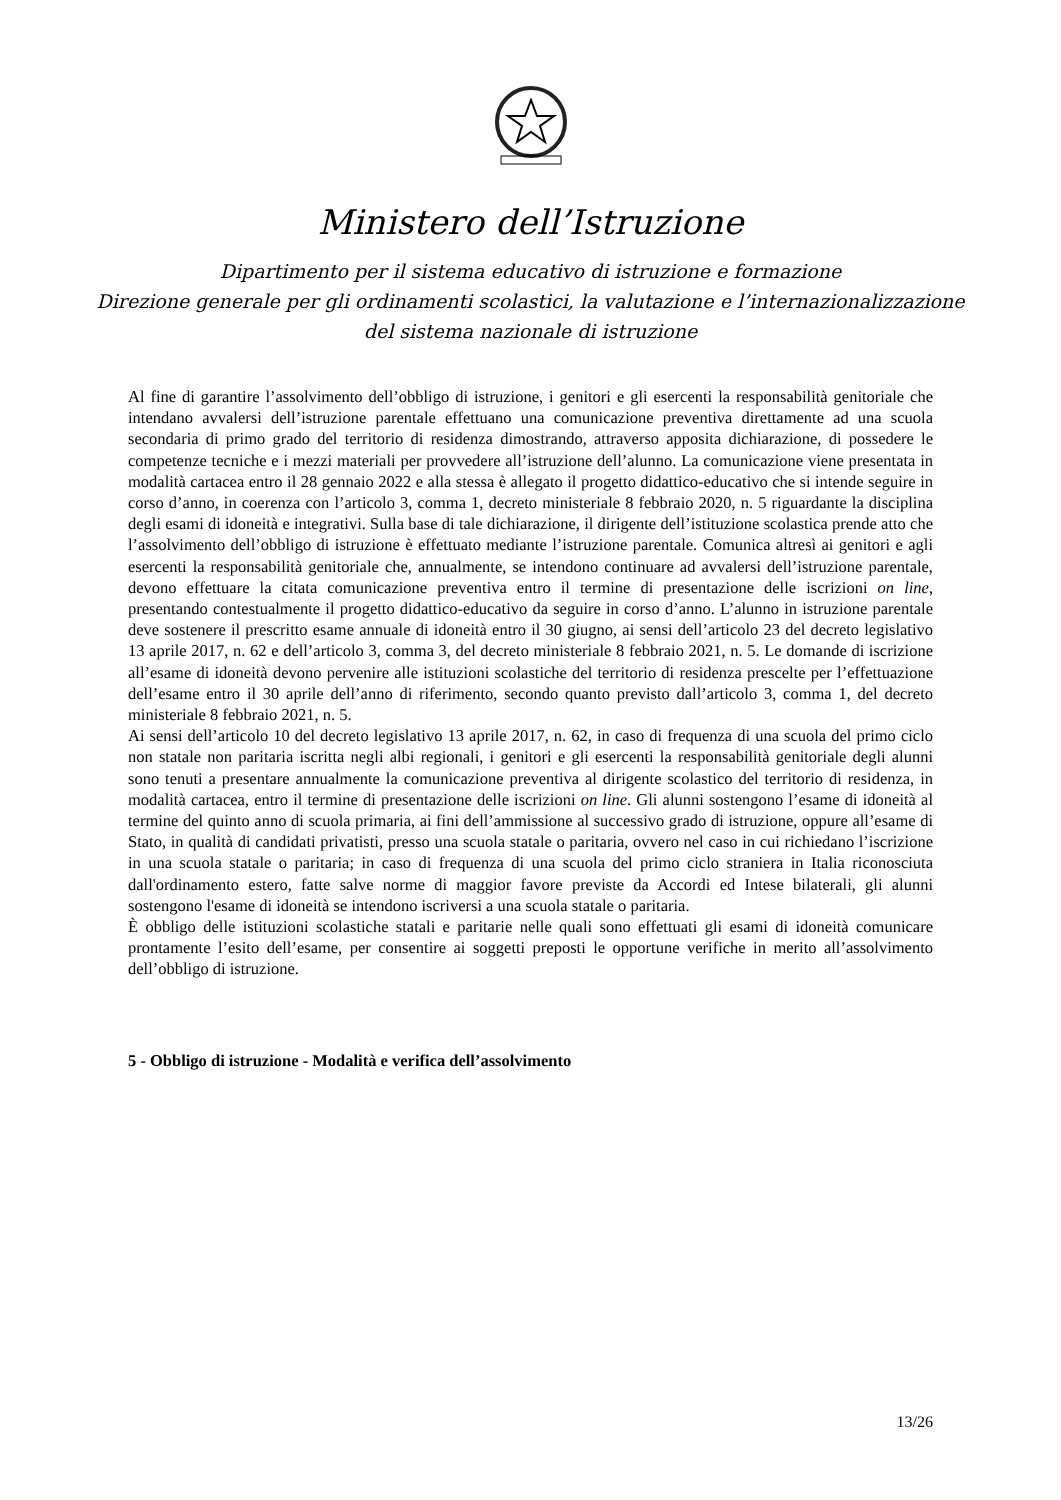Ministero dell’Istruzione
Dipartimento per il sistema educativo di istruzione e formazione
Direzione generale per gli ordinamenti scolastici, la valutazione e l’internazionalizzazione
del sistema nazionale di istruzione
Al fine di garantire l’assolvimento dell’obbligo di istruzione, i genitori e gli esercenti la responsabilità genitoriale che intendano avvalersi dell’istruzione parentale effettuano una comunicazione preventiva direttamente ad una scuola secondaria di primo grado del territorio di residenza dimostrando, attraverso apposita dichiarazione, di possedere le competenze tecniche e i mezzi materiali per provvedere all’istruzione dell’alunno. La comunicazione viene presentata in modalità cartacea entro il 28 gennaio 2022 e alla stessa è allegato il progetto didattico-educativo che si intende seguire in corso d’anno, in coerenza con l’articolo 3, comma 1, decreto ministeriale 8 febbraio 2020, n. 5 riguardante la disciplina degli esami di idoneità e integrativi. Sulla base di tale dichiarazione, il dirigente dell’istituzione scolastica prende atto che l’assolvimento dell’obbligo di istruzione è effettuato mediante l’istruzione parentale. Comunica altresì ai genitori e agli esercenti la responsabilità genitoriale che, annualmente, se intendono continuare ad avvalersi dell’istruzione parentale, devono effettuare la citata comunicazione preventiva entro il termine di presentazione delle iscrizioni on line, presentando contestualmente il progetto didattico-educativo da seguire in corso d’anno. L’alunno in istruzione parentale deve sostenere il prescritto esame annuale di idoneità entro il 30 giugno, ai sensi dell’articolo 23 del decreto legislativo 13 aprile 2017, n. 62 e dell’articolo 3, comma 3, del decreto ministeriale 8 febbraio 2021, n. 5. Le domande di iscrizione all’esame di idoneità devono pervenire alle istituzioni scolastiche del territorio di residenza prescelte per l’effettuazione dell’esame entro il 30 aprile dell’anno di riferimento, secondo quanto previsto dall’articolo 3, comma 1, del decreto ministeriale 8 febbraio 2021, n. 5.
Ai sensi dell’articolo 10 del decreto legislativo 13 aprile 2017, n. 62, in caso di frequenza di una scuola del primo ciclo non statale non paritaria iscritta negli albi regionali, i genitori e gli esercenti la responsabilità genitoriale degli alunni sono tenuti a presentare annualmente la comunicazione preventiva al dirigente scolastico del territorio di residenza, in modalità cartacea, entro il termine di presentazione delle iscrizioni on line. Gli alunni sostengono l’esame di idoneità al termine del quinto anno di scuola primaria, ai fini dell’ammissione al successivo grado di istruzione, oppure all’esame di Stato, in qualità di candidati privatisti, presso una scuola statale o paritaria, ovvero nel caso in cui richiedano l’iscrizione in una scuola statale o paritaria; in caso di frequenza di una scuola del primo ciclo straniera in Italia riconosciuta dall'ordinamento estero, fatte salve norme di maggior favore previste da Accordi ed Intese bilaterali, gli alunni sostengono l'esame di idoneità se intendono iscriversi a una scuola statale o paritaria.
È obbligo delle istituzioni scolastiche statali e paritarie nelle quali sono effettuati gli esami di idoneità comunicare prontamente l’esito dell’esame, per consentire ai soggetti preposti le opportune verifiche in merito all’assolvimento dell’obbligo di istruzione.
5 - Obbligo di istruzione - Modalità e verifica dell’assolvimento
13/26